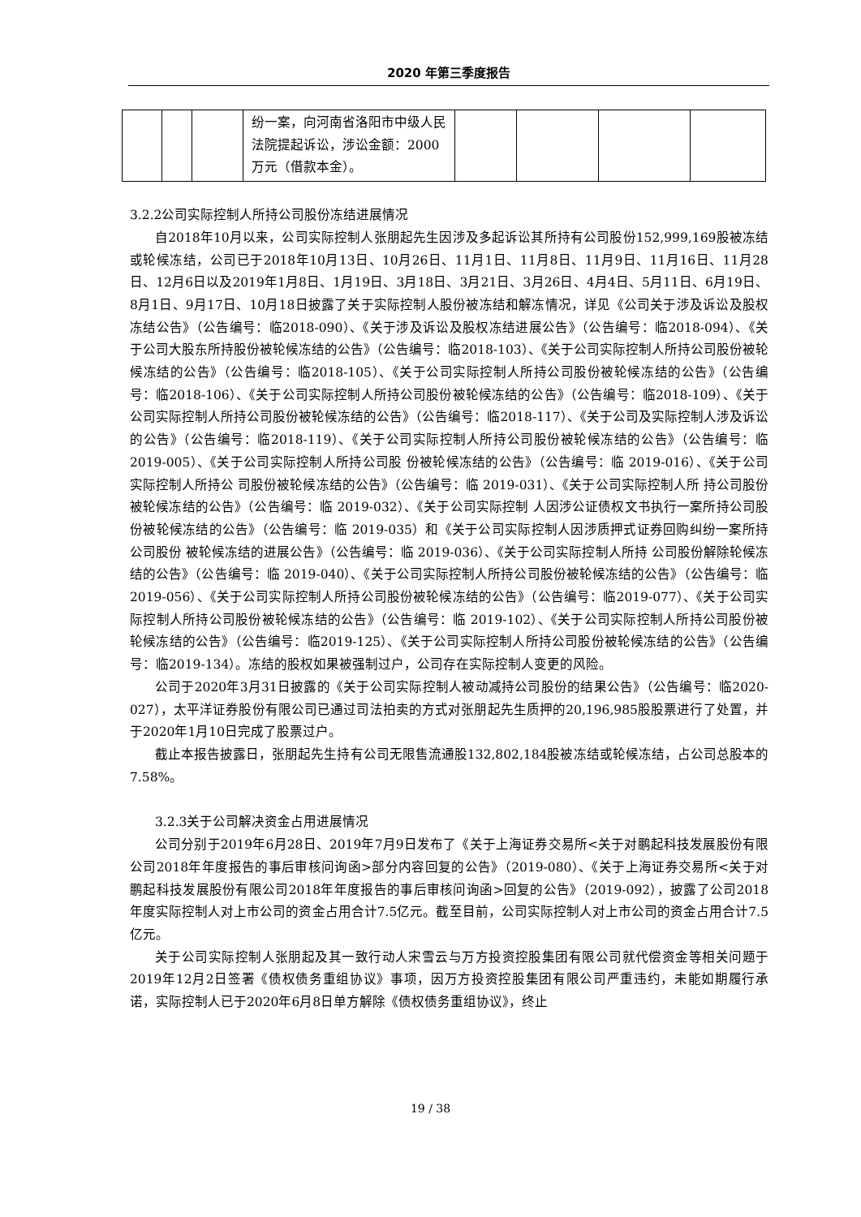2020 年第三季度报告
| | | | 纷一案，向河南省洛阳市中级人民法院提起诉讼，涉讼金额：2000 万元（借款本金）。 | | | | |
3.2.2公司实际控制人所持公司股份冻结进展情况
自2018年10月以来，公司实际控制人张朋起先生因涉及多起诉讼其所持有公司股份152,999,169股被冻结或轮候冻结，公司已于2018年10月13日、10月26日、11月1日、11月8日、11月9日、11月16日、11月28日、12月6日以及2019年1月8日、1月19日、3月18日、3月21日、3月26日、4月4日、5月11日、6月19日、8月1日、9月17日、10月18日披露了关于实际控制人股份被冻结和解冻情况，详见《公司关于涉及诉讼及股权冻结公告》（公告编号：临2018-090）、《关于涉及诉讼及股权冻结进展公告》（公告编号：临2018-094）、《关于公司大股东所持股份被轮候冻结的公告》（公告编号：临2018-103）、《关于公司实际控制人所持公司股份被轮候冻结的公告》（公告编号：临2018-105）、《关于公司实际控制人所持公司股份被轮候冻结的公告》（公告编号：临2018-106）、《关于公司实际控制人所持公司股份被轮候冻结的公告》（公告编号：临2018-109）、《关于公司实际控制人所持公司股份被轮候冻结的公告》（公告编号：临2018-117）、《关于公司及实际控制人涉及诉讼的公告》（公告编号：临2018-119）、《关于公司实际控制人所持公司股份被轮候冻结的公告》（公告编号：临2019-005）、《关于公司实际控制人所持公司股 份被轮候冻结的公告》（公告编号：临 2019-016）、《关于公司实际控制人所持公 司股份被轮候冻结的公告》（公告编号：临 2019-031）、《关于公司实际控制人所 持公司股份被轮候冻结的公告》（公告编号：临 2019-032）、《关于公司实际控制 人因涉公证债权文书执行一案所持公司股份被轮候冻结的公告》（公告编号：临 2019-035）和《关于公司实际控制人因涉质押式证券回购纠纷一案所持公司股份 被轮候冻结的进展公告》（公告编号：临 2019-036）、《关于公司实际控制人所持 公司股份解除轮候冻结的公告》（公告编号：临 2019-040）、《关于公司实际控制人所持公司股份被轮候冻结的公告》（公告编号：临 2019-056）、《关于公司实际控制人所持公司股份被轮候冻结的公告》（公告编号：临2019-077）、《关于公司实际控制人所持公司股份被轮候冻结的公告》（公告编号：临 2019-102）、《关于公司实际控制人所持公司股份被轮候冻结的公告》（公告编号：临2019-125）、《关于公司实际控制人所持公司股份被轮候冻结的公告》（公告编号：临2019-134）。冻结的股权如果被强制过户，公司存在实际控制人变更的风险。
公司于2020年3月31日披露的《关于公司实际控制人被动减持公司股份的结果公告》（公告编号：临2020-027），太平洋证券股份有限公司已通过司法拍卖的方式对张朋起先生质押的20,196,985股股票进行了处置，并于2020年1月10日完成了股票过户。
截止本报告披露日，张朋起先生持有公司无限售流通股132,802,184股被冻结或轮候冻结，占公司总股本的7.58%。
3.2.3关于公司解决资金占用进展情况
公司分别于2019年6月28日、2019年7月9日发布了《关于上海证券交易所<关于对鹏起科技发展股份有限公司2018年年度报告的事后审核问询函>部分内容回复的公告》（2019-080）、《关于上海证券交易所<关于对鹏起科技发展股份有限公司2018年年度报告的事后审核问询函>回复的公告》（2019-092），披露了公司2018年度实际控制人对上市公司的资金占用合计7.5亿元。截至目前，公司实际控制人对上市公司的资金占用合计7.5亿元。
关于公司实际控制人张朋起及其一致行动人宋雪云与万方投资控股集团有限公司就代偿资金等相关问题于2019年12月2日签署《债权债务重组协议》事项，因万方投资控股集团有限公司严重违约，未能如期履行承诺，实际控制人已于2020年6月8日单方解除《债权债务重组协议》，终止
19 / 38